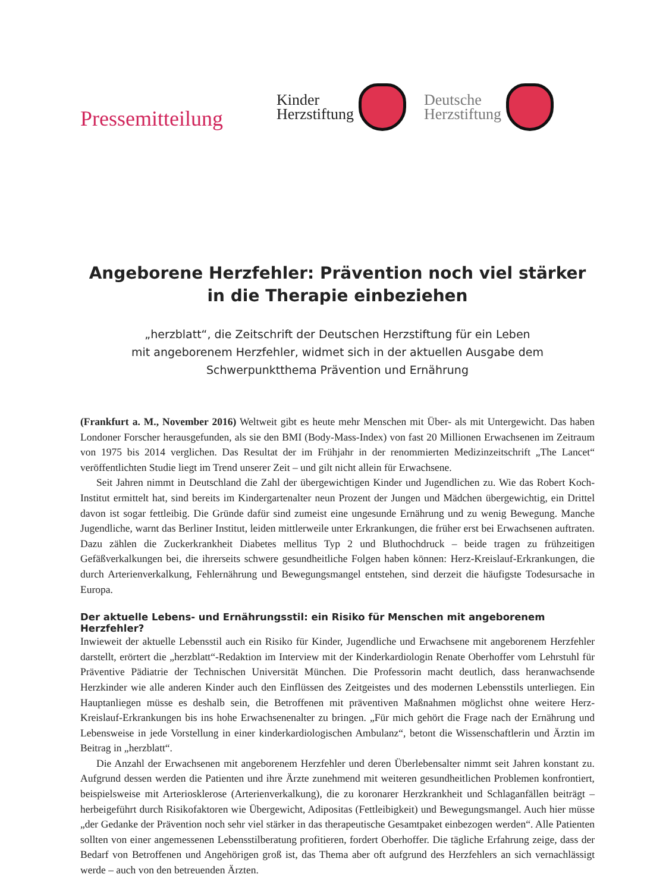Pressemitteilung
Kinder
Herzstiftung
Deutsche
Herzstiftung
Angeborene Herzfehler: Prävention noch viel stärker
in die Therapie einbeziehen
„herzblatt“, die Zeitschrift der Deutschen Herzstiftung für ein Leben
mit angeborenem Herzfehler, widmet sich in der aktuellen Ausgabe dem
Schwerpunktthema Prävention und Ernährung
(Frankfurt a. M., November 2016) Weltweit gibt es heute mehr Menschen mit Über- als mit Untergewicht. Das haben Londoner Forscher herausgefunden, als sie den BMI (Body-Mass-Index) von fast 20 Millionen Erwachsenen im Zeitraum von 1975 bis 2014 verglichen. Das Resultat der im Frühjahr in der renommierten Medizinzeitschrift „The Lancet“ veröffentlichten Studie liegt im Trend unserer Zeit – und gilt nicht allein für Erwachsene.
Seit Jahren nimmt in Deutschland die Zahl der übergewichtigen Kinder und Jugendlichen zu. Wie das Robert Koch-Institut ermittelt hat, sind bereits im Kindergartenalter neun Prozent der Jungen und Mädchen übergewichtig, ein Drittel davon ist sogar fettleibig. Die Gründe dafür sind zumeist eine ungesunde Ernährung und zu wenig Bewegung. Manche Jugendliche, warnt das Berliner Institut, leiden mittlerweile unter Erkrankungen, die früher erst bei Erwachsenen auftraten. Dazu zählen die Zuckerkrankheit Diabetes mellitus Typ 2 und Bluthochdruck – beide tragen zu frühzeitigen Gefäßverkalkungen bei, die ihrerseits schwere gesundheitliche Folgen haben können: Herz-Kreislauf-Erkrankungen, die durch Arterienverkalkung, Fehlernährung und Bewegungsmangel entstehen, sind derzeit die häufigste Todesursache in Europa.
Der aktuelle Lebens- und Ernährungsstil: ein Risiko für Menschen mit angeborenem Herzfehler?
Inwieweit der aktuelle Lebensstil auch ein Risiko für Kinder, Jugendliche und Erwachsene mit angeborenem Herzfehler darstellt, erörtert die „herzblatt“-Redaktion im Interview mit der Kinderkardiologin Renate Oberhoffer vom Lehrstuhl für Präventive Pädiatrie der Technischen Universität München. Die Professorin macht deutlich, dass heranwachsende Herzkinder wie alle anderen Kinder auch den Einflüssen des Zeitgeistes und des modernen Lebensstils unterliegen. Ein Hauptanliegen müsse es deshalb sein, die Betroffenen mit präventiven Maßnahmen möglichst ohne weitere Herz-Kreislauf-Erkrankungen bis ins hohe Erwachsenenalter zu bringen. „Für mich gehört die Frage nach der Ernährung und Lebensweise in jede Vorstellung in einer kinderkardiologischen Ambulanz“, betont die Wissenschaftlerin und Ärztin im Beitrag in „herzblatt“.
Die Anzahl der Erwachsenen mit angeborenem Herzfehler und deren Überlebensalter nimmt seit Jahren konstant zu. Aufgrund dessen werden die Patienten und ihre Ärzte zunehmend mit weiteren gesundheitlichen Problemen konfrontiert, beispielsweise mit Arteriosklerose (Arterienverkalkung), die zu koronarer Herzkrankheit und Schlaganfällen beiträgt – herbeigeführt durch Risikofaktoren wie Übergewicht, Adipositas (Fettleibigkeit) und Bewegungsmangel. Auch hier müsse „der Gedanke der Prävention noch sehr viel stärker in das therapeutische Gesamtpaket einbezogen werden“. Alle Patienten sollten von einer angemessenen Lebensstilberatung profitieren, fordert Oberhoffer. Die tägliche Erfahrung zeige, dass der Bedarf von Betroffenen und Angehörigen groß ist, das Thema aber oft aufgrund des Herzfehlers an sich vernachlässigt werde – auch von den betreuenden Ärzten.